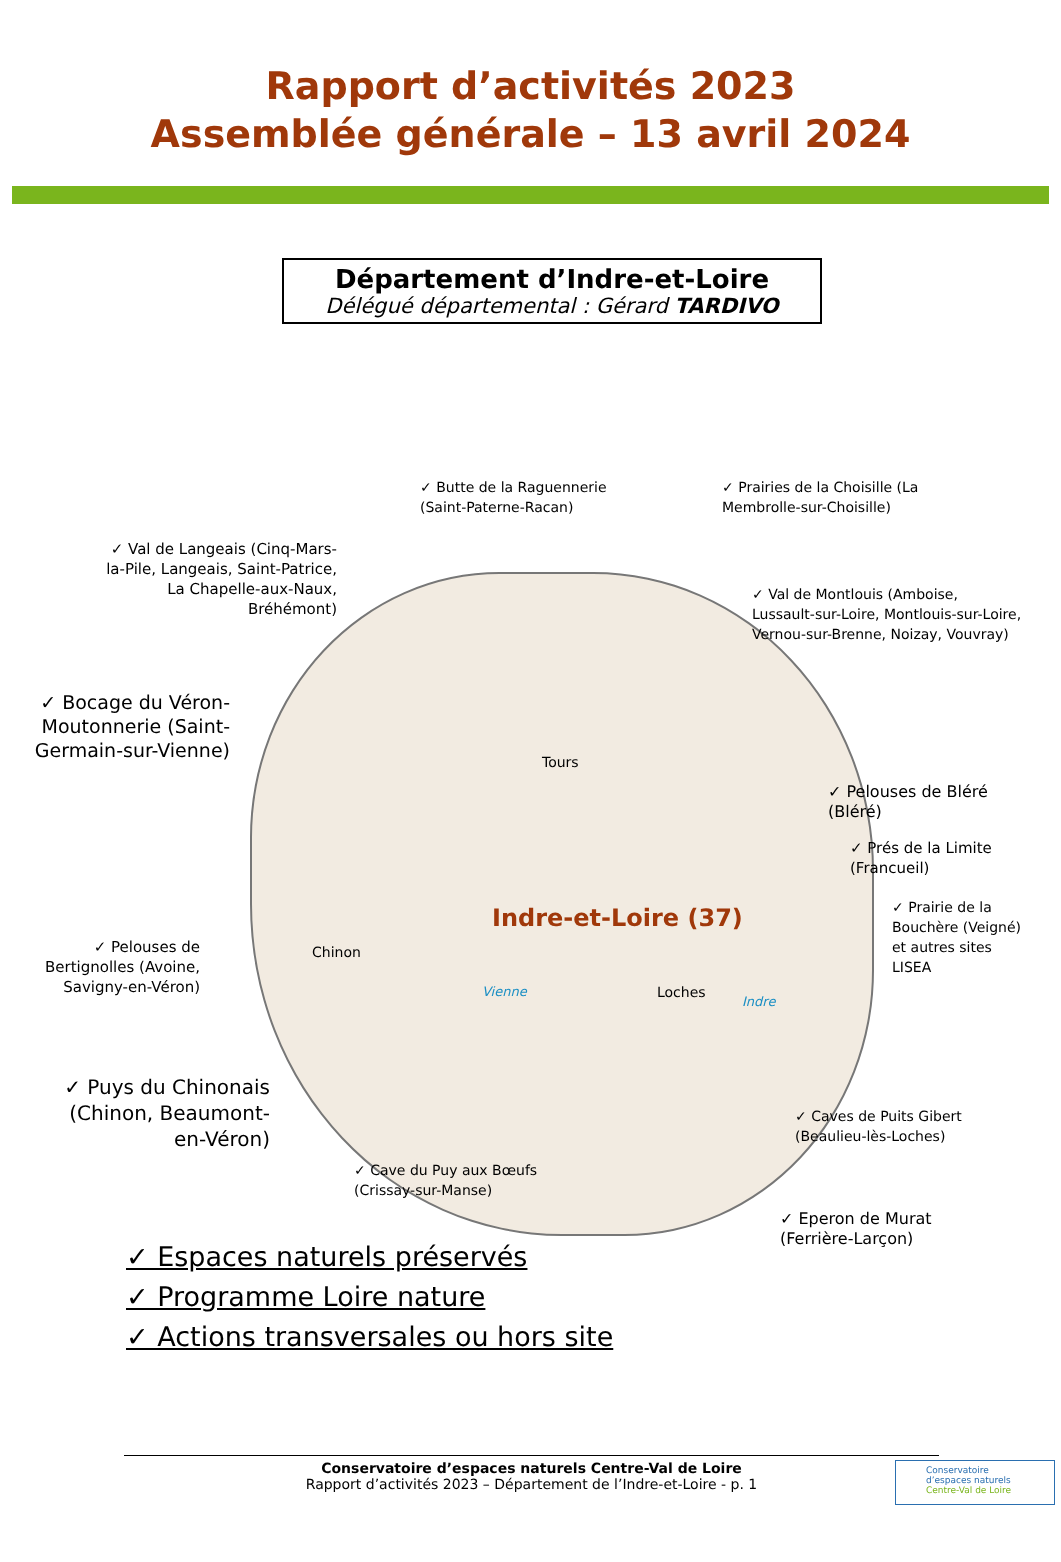Rapport d’activités 2023
Assemblée générale – 13 avril 2024
Département d’Indre-et-Loire
Délégué départemental : Gérard TARDIVO
Indre-et-Loire (37)
Tours
Chinon
Loches
Vienne
Indre
✓ Butte de la Raguennerie
(Saint-Paterne-Racan)
✓ Prairies de la Choisille (La
Membrolle-sur-Choisille)
✓ Val de Langeais (Cinq-Mars-la-Pile, Langeais, Saint-Patrice, La Chapelle-aux-Naux, Bréhémont)
✓ Val de Montlouis (Amboise,
Lussault-sur-Loire, Montlouis-sur-Loire,
Vernou-sur-Brenne, Noizay, Vouvray)
✓ Bocage du Véron-Moutonnerie (Saint-Germain-sur-Vienne)
✓ Pelouses de Bléré
(Bléré)
✓ Prés de la Limite
(Francueil)
✓ Prairie de la
Bouchère (Veigné)
et autres sites
LISEA
✓ Pelouses de Bertignolles (Avoine, Savigny-en-Véron)
✓ Puys du Chinonais (Chinon, Beaumont-en-Véron)
✓ Caves de Puits Gibert
(Beaulieu-lès-Loches)
✓ Cave du Puy aux Bœufs
(Crissay-sur-Manse)
✓ Eperon de Murat
(Ferrière-Larçon)
✓ Espaces naturels préservés
✓ Programme Loire nature
✓ Actions transversales ou hors site
Conservatoire d’espaces naturels Centre-Val de Loire
Rapport d’activités 2023 – Département de l’Indre-et-Loire - p. 1
Conservatoire
d’espaces naturels
Centre-Val de Loire